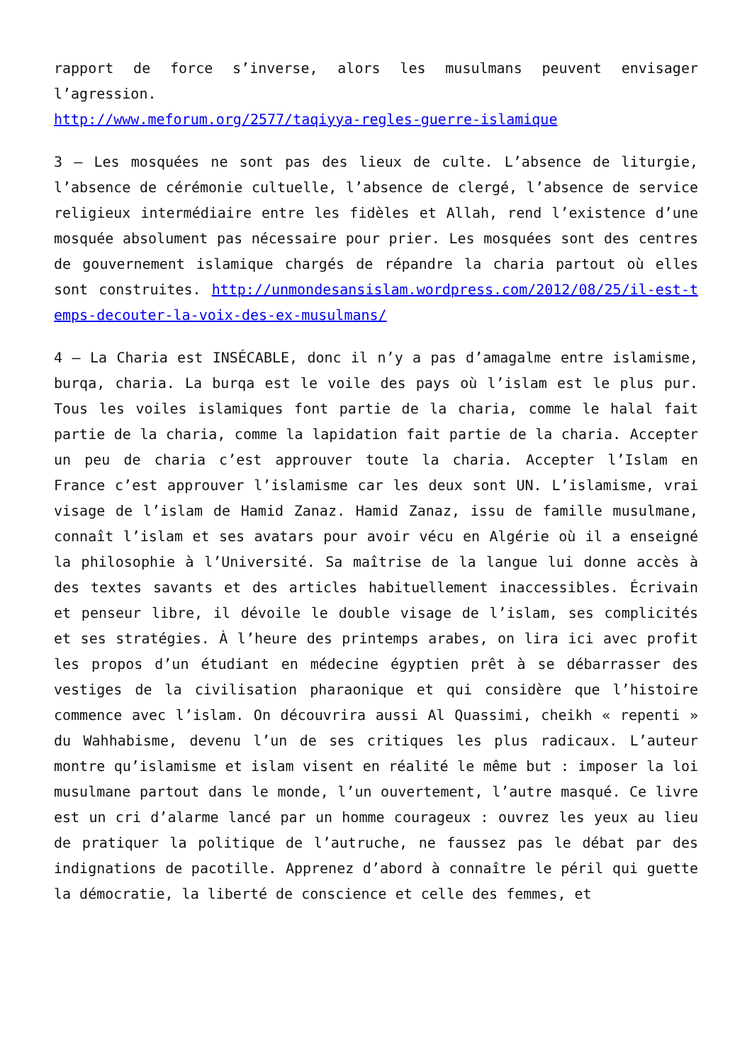rapport de force s’inverse, alors les musulmans peuvent envisager l’agression.
http://www.meforum.org/2577/taqiyya-regles-guerre-islamique
3 – Les mosquées ne sont pas des lieux de culte. L’absence de liturgie, l’absence de cérémonie cultuelle, l’absence de clergé, l’absence de service religieux intermédiaire entre les fidèles et Allah, rend l’existence d’une mosquée absolument pas nécessaire pour prier. Les mosquées sont des centres de gouvernement islamique chargés de répandre la charia partout où elles sont construites. http://unmondesansislam.wordpress.com/2012/08/25/il-est-temps-decouter-la-voix-des-ex-musulmans/
4 – La Charia est INSÉCABLE, donc il n’y a pas d’amagalme entre islamisme, burqa, charia. La burqa est le voile des pays où l’islam est le plus pur. Tous les voiles islamiques font partie de la charia, comme le halal fait partie de la charia, comme la lapidation fait partie de la charia. Accepter un peu de charia c’est approuver toute la charia. Accepter l’Islam en France c’est approuver l’islamisme car les deux sont UN. L’islamisme, vrai visage de l’islam de Hamid Zanaz. Hamid Zanaz, issu de famille musulmane, connaît l’islam et ses avatars pour avoir vécu en Algérie où il a enseigné la philosophie à l’Université. Sa maîtrise de la langue lui donne accès à des textes savants et des articles habituellement inaccessibles. Écrivain et penseur libre, il dévoile le double visage de l’islam, ses complicités et ses stratégies. À l’heure des printemps arabes, on lira ici avec profit les propos d’un étudiant en médecine égyptien prêt à se débarrasser des vestiges de la civilisation pharaonique et qui considère que l’histoire commence avec l’islam. On découvrira aussi Al Quassimi, cheikh « repenti » du Wahhabisme, devenu l’un de ses critiques les plus radicaux. L’auteur montre qu’islamisme et islam visent en réalité le même but : imposer la loi musulmane partout dans le monde, l’un ouvertement, l’autre masqué. Ce livre est un cri d’alarme lancé par un homme courageux : ouvrez les yeux au lieu de pratiquer la politique de l’autruche, ne faussez pas le débat par des indignations de pacotille. Apprenez d’abord à connaître le péril qui guette la démocratie, la liberté de conscience et celle des femmes, et